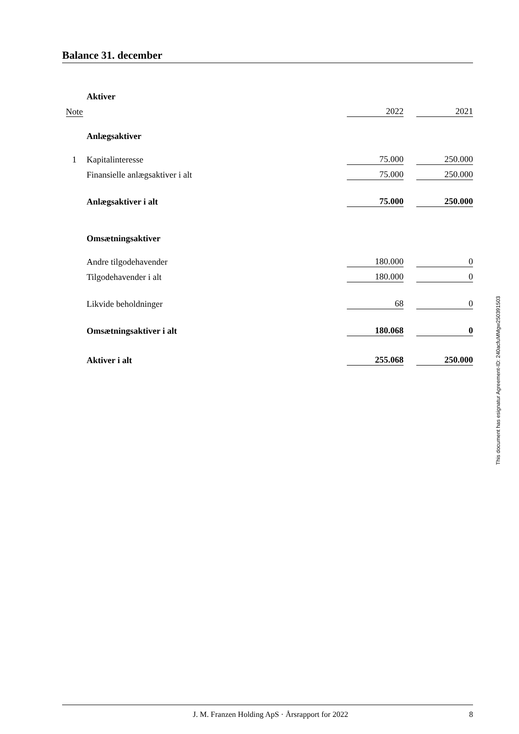Balance 31. december
| | Aktiver | | | |
| Note | | 2022 | | 2021 |
| | Anlægsaktiver | | | |
| 1 | Kapitalinteresse | 75.000 | | 250.000 |
| | Finansielle anlægsaktiver i alt | 75.000 | | 250.000 |
| | Anlægsaktiver i alt | 75.000 | | 250.000 |
| | Omsætningsaktiver | | | |
| | Andre tilgodehavender | 180.000 | | 0 |
| | Tilgodehavender i alt | 180.000 | | 0 |
| | Likvide beholdninger | 68 | | 0 |
| | Omsætningsaktiver i alt | 180.068 | | 0 |
| | Aktiver i alt | 255.068 | | 250.000 |
This document has esignatur Agreement-ID: 240acfuMMgw250391503
J. M. Franzen Holding ApS · Årsrapport for 2022 8